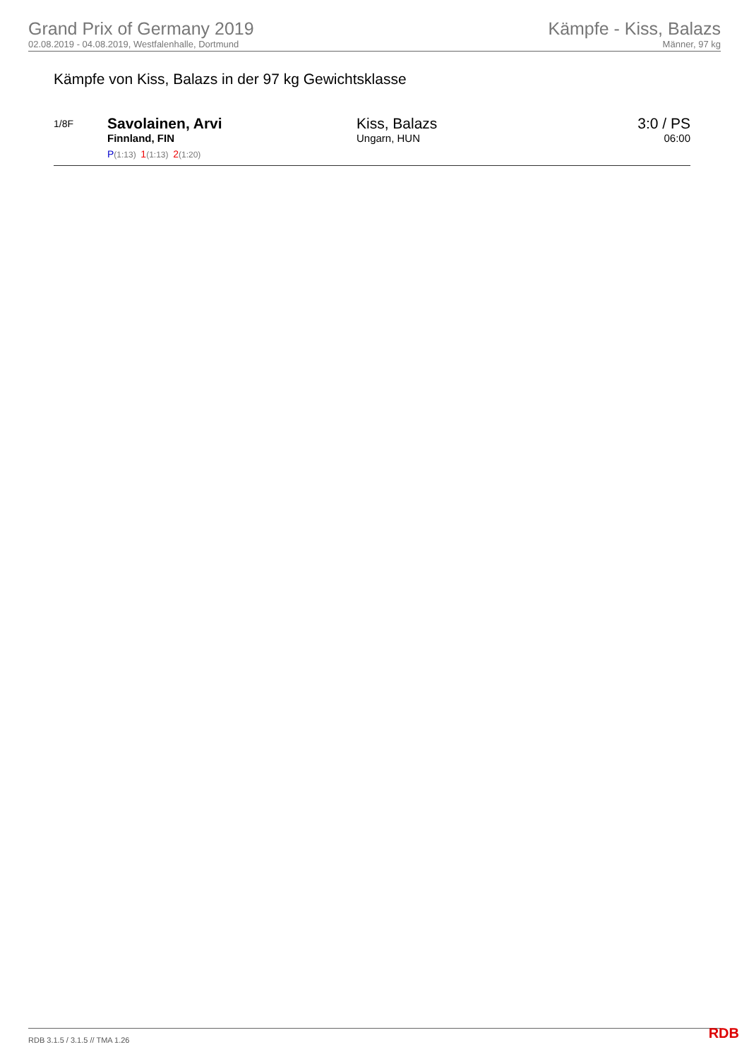Grand Prix of Germany 2019
02.08.2019 - 04.08.2019, Westfalenhalle, Dortmund
Kämpfe - Kiss, Balazs
Männer, 97 kg
Kämpfe von Kiss, Balazs in der 97 kg Gewichtsklasse
| 1/8F | Savolainen, Arvi Finnland, FIN P (1:13) 1 (1:13) 2 (1:20) | Kiss, Balazs Ungarn, HUN | 3:0 / PS 06:00 |
RDB 3.1.5 / 3.1.5 // TMA 1.26 RDB